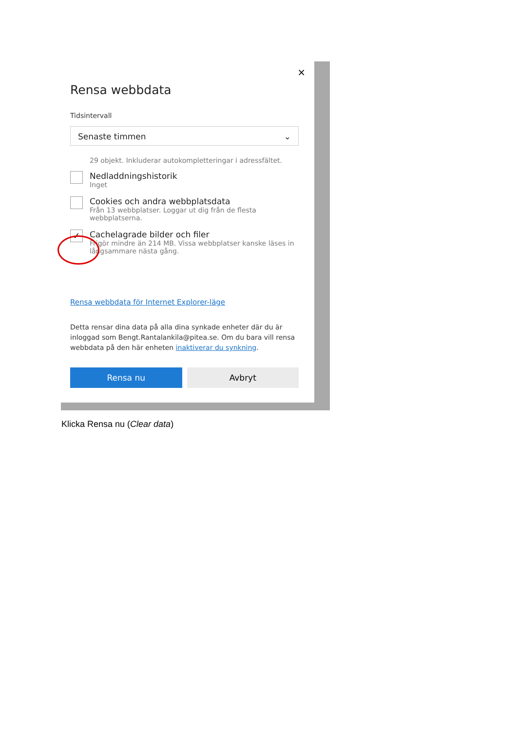×
Rensa webbdata
Tidsintervall
Senaste timmen ⌄
29 objekt. Inkluderar autokompletteringar i adressfältet.
Nedladdningshistorik
Inget
Cookies och andra webbplatsdata
Från 13 webbplatser. Loggar ut dig från de flesta webbplatserna.
✓
Cachelagrade bilder och filer
Frigör mindre än 214 MB. Vissa webbplatser kanske läses in långsammare nästa gång.
Rensa webbdata för Internet Explorer-läge
Detta rensar dina data på alla dina synkade enheter där du är inloggad som Bengt.Rantalankila@pitea.se. Om du bara vill rensa webbdata på den här enheten inaktiverar du synkning.
Rensa nu Avbryt
Klicka Rensa nu (Clear data)